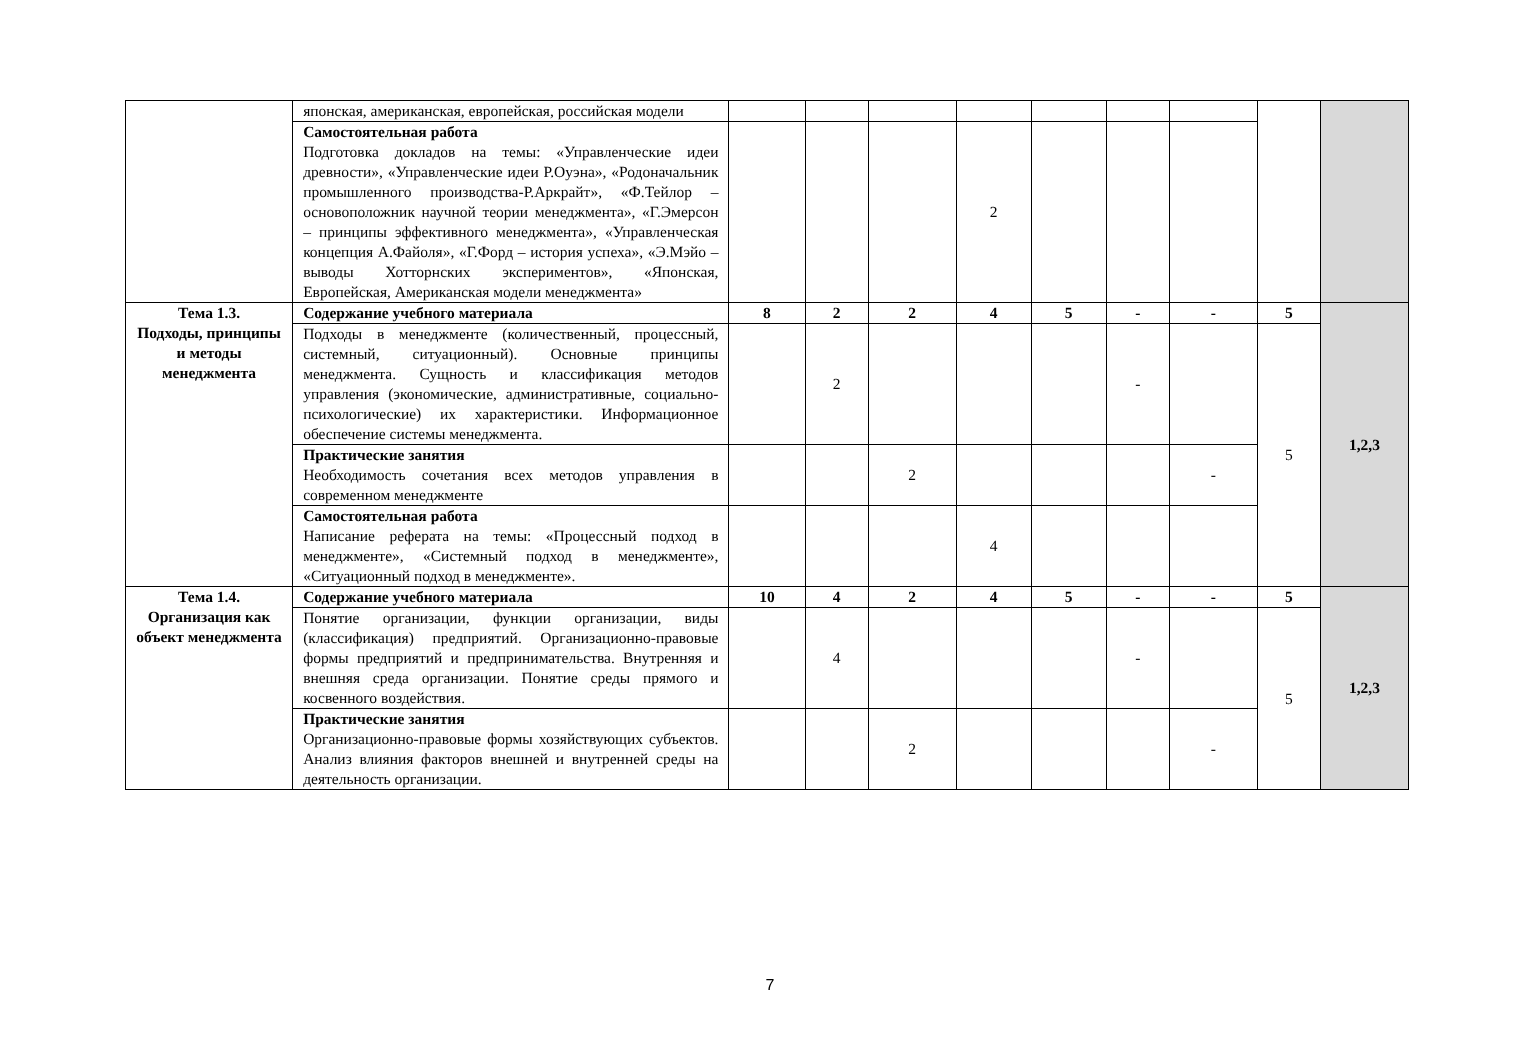| | японская, американская, европейская, российская модели | | | | | | | | | |
| | Самостоятельная работа Подготовка докладов на темы: «Управленческие идеи древности», «Управленческие идеи Р.Оуэна», «Родоначальник промышленного производства-Р.Аркрайт», «Ф.Тейлор – основоположник научной теории менеджмента», «Г.Эмерсон – принципы эффективного менеджмента», «Управленческая концепция А.Файоля», «Г.Форд – история успеха», «Э.Мэйо – выводы Хотторнских экспериментов», «Японская, Европейская, Американская модели менеджмента» | | | | 2 | | | | | |
| Тема 1.3. Подходы, принципы и методы менеджмента | Содержание учебного материала | 8 | 2 | 2 | 4 | 5 | - | - | 5 | 1,2,3 |
| | Подходы в менеджменте (количественный, процессный, системный, ситуационный). Основные принципы менеджмента. Сущность и классификация методов управления (экономические, административные, социально-психологические) их характеристики. Информационное обеспечение системы менеджмента. | | 2 | | | | - | | 5 | |
| | Практические занятия Необходимость сочетания всех методов управления в современном менеджменте | | | 2 | | | | - | | |
| | Самостоятельная работа Написание реферата на темы: «Процессный подход в менеджменте», «Системный подход в менеджменте», «Ситуационный подход в менеджменте». | | | | 4 | | | | | |
| Тема 1.4. Организация как объект менеджмента | Содержание учебного материала | 10 | 4 | 2 | 4 | 5 | - | - | 5 | 1,2,3 |
| | Понятие организации, функции организации, виды (классификация) предприятий. Организационно-правовые формы предприятий и предпринимательства. Внутренняя и внешняя среда организации. Понятие среды прямого и косвенного воздействия. | | 4 | | | | - | | 5 | |
| | Практические занятия Организационно-правовые формы хозяйствующих субъектов. Анализ влияния факторов внешней и внутренней среды на деятельность организации. | | | 2 | | | | - | | |
7